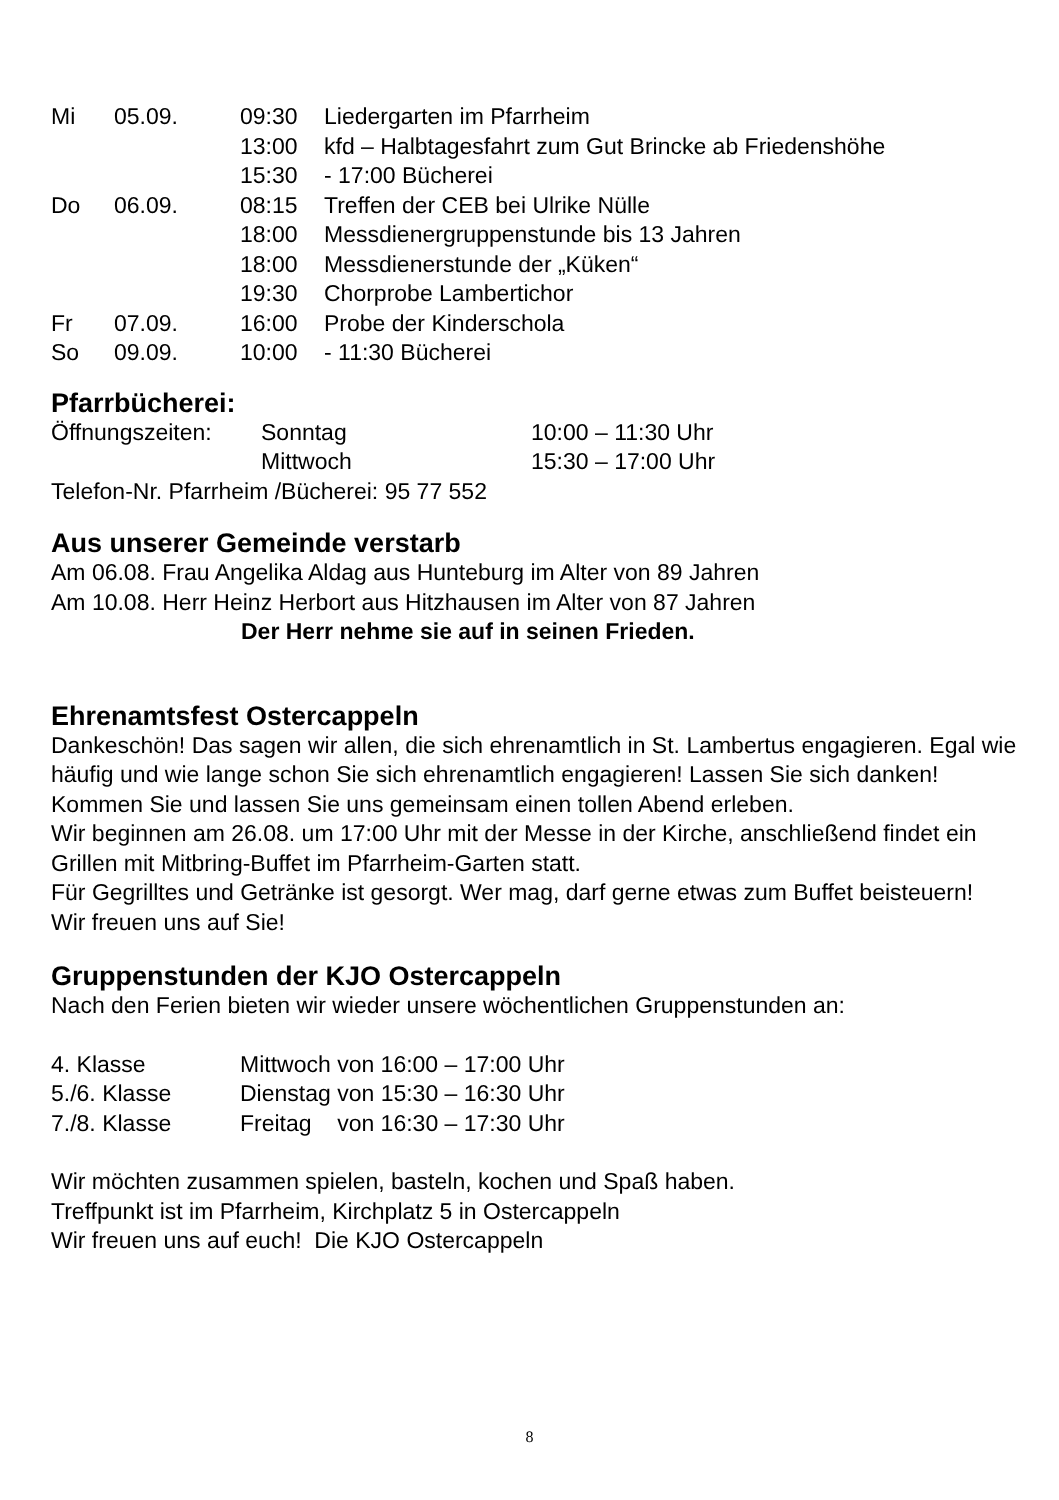| Mi | 05.09. | 09:30 | Liedergarten im Pfarrheim |
| | | 13:00 | kfd – Halbtagesfahrt zum Gut Brincke ab Friedenshöhe |
| | | 15:30 | - 17:00 Bücherei |
| Do | 06.09. | 08:15 | Treffen der CEB bei Ulrike Nülle |
| | | 18:00 | Messdienergruppenstunde bis 13 Jahren |
| | | 18:00 | Messdienerstunde der „Küken“ |
| | | 19:30 | Chorprobe Lambertichor |
| Fr | 07.09. | 16:00 | Probe der Kinderschola |
| So | 09.09. | 10:00 | - 11:30 Bücherei |
Pfarrbücherei:
| Öffnungszeiten: | Sonntag | 10:00 – 11:30 Uhr |
| | Mittwoch | 15:30 – 17:00 Uhr |
Telefon-Nr. Pfarrheim /Bücherei: 95 77 552
Aus unserer Gemeinde verstarb
Am 06.08. Frau Angelika Aldag aus Hunteburg im Alter von 89 Jahren
Am 10.08. Herr Heinz Herbort aus Hitzhausen im Alter von 87 Jahren
Der Herr nehme sie auf in seinen Frieden.
Ehrenamtsfest Ostercappeln
Dankeschön! Das sagen wir allen, die sich ehrenamtlich in St. Lambertus engagieren. Egal wie häufig und wie lange schon Sie sich ehrenamtlich engagieren! Lassen Sie sich danken! Kommen Sie und lassen Sie uns gemeinsam einen tollen Abend erleben.
Wir beginnen am 26.08. um 17:00 Uhr mit der Messe in der Kirche, anschließend findet ein Grillen mit Mitbring-Buffet im Pfarrheim-Garten statt.
Für Gegrilltes und Getränke ist gesorgt. Wer mag, darf gerne etwas zum Buffet beisteuern!
Wir freuen uns auf Sie!
Gruppenstunden der KJO Ostercappeln
Nach den Ferien bieten wir wieder unsere wöchentlichen Gruppenstunden an:
| 4. Klasse | Mittwoch von 16:00 – 17:00 Uhr |
| 5./6. Klasse | Dienstag von 15:30 – 16:30 Uhr |
| 7./8. Klasse | Freitag von 16:30 – 17:30 Uhr |
Wir möchten zusammen spielen, basteln, kochen und Spaß haben.
Treffpunkt ist im Pfarrheim, Kirchplatz 5 in Ostercappeln
Wir freuen uns auf euch! Die KJO Ostercappeln
8